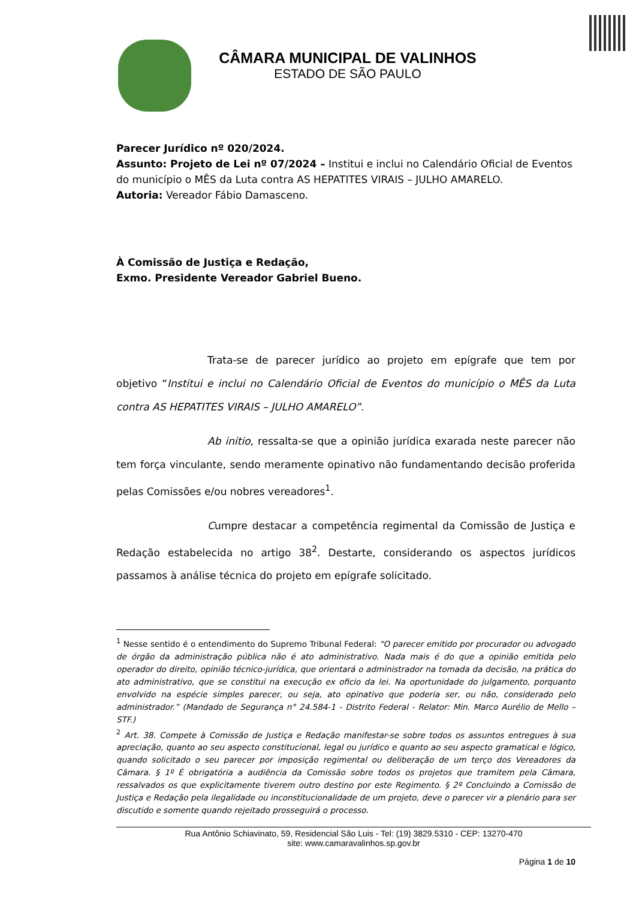CÂMARA MUNICIPAL DE VALINHOS
ESTADO DE SÃO PAULO
Parecer Jurídico nº 020/2024.
Assunto: Projeto de Lei nº 07/2024 – Institui e inclui no Calendário Oficial de Eventos do município o MÊS da Luta contra AS HEPATITES VIRAIS – JULHO AMARELO.
Autoria: Vereador Fábio Damasceno.
À Comissão de Justiça e Redação,
Exmo. Presidente Vereador Gabriel Bueno.
Trata-se de parecer jurídico ao projeto em epígrafe que tem por objetivo “Institui e inclui no Calendário Oficial de Eventos do município o MÊS da Luta contra AS HEPATITES VIRAIS – JULHO AMARELO”.
Ab initio, ressalta-se que a opinião jurídica exarada neste parecer não tem força vinculante, sendo meramente opinativo não fundamentando decisão proferida pelas Comissões e/ou nobres vereadores<sup>1</sup>.
Cumpre destacar a competência regimental da Comissão de Justiça e Redação estabelecida no artigo 38<sup>2</sup>. Destarte, considerando os aspectos jurídicos passamos à análise técnica do projeto em epígrafe solicitado.
<sup>1</sup> Nesse sentido é o entendimento do Supremo Tribunal Federal: “O parecer emitido por procurador ou advogado de órgão da administração pública não é ato administrativo. Nada mais é do que a opinião emitida pelo operador do direito, opinião técnico-jurídica, que orientará o administrador na tomada da decisão, na prática do ato administrativo, que se constitui na execução ex oficio da lei. Na oportunidade do julgamento, porquanto envolvido na espécie simples parecer, ou seja, ato opinativo que poderia ser, ou não, considerado pelo administrador.” (Mandado de Segurança n° 24.584-1 - Distrito Federal - Relator: Min. Marco Aurélio de Mello – STF.)
<sup>2</sup> Art. 38. Compete à Comissão de Justiça e Redação manifestar-se sobre todos os assuntos entregues à sua apreciação, quanto ao seu aspecto constitucional, legal ou jurídico e quanto ao seu aspecto gramatical e lógico, quando solicitado o seu parecer por imposição regimental ou deliberação de um terço dos Vereadores da Câmara. § 1º É obrigatória a audiência da Comissão sobre todos os projetos que tramitem pela Câmara, ressalvados os que explicitamente tiverem outro destino por este Regimento. § 2º Concluindo a Comissão de Justiça e Redação pela ilegalidade ou inconstitucionalidade de um projeto, deve o parecer vir a plenário para ser discutido e somente quando rejeitado prosseguirá o processo.
Rua Antônio Schiavinato, 59, Residencial São Luis - Tel: (19) 3829.5310 - CEP: 13270-470
site: www.camaravalinhos.sp.gov.br
Página 1 de 10